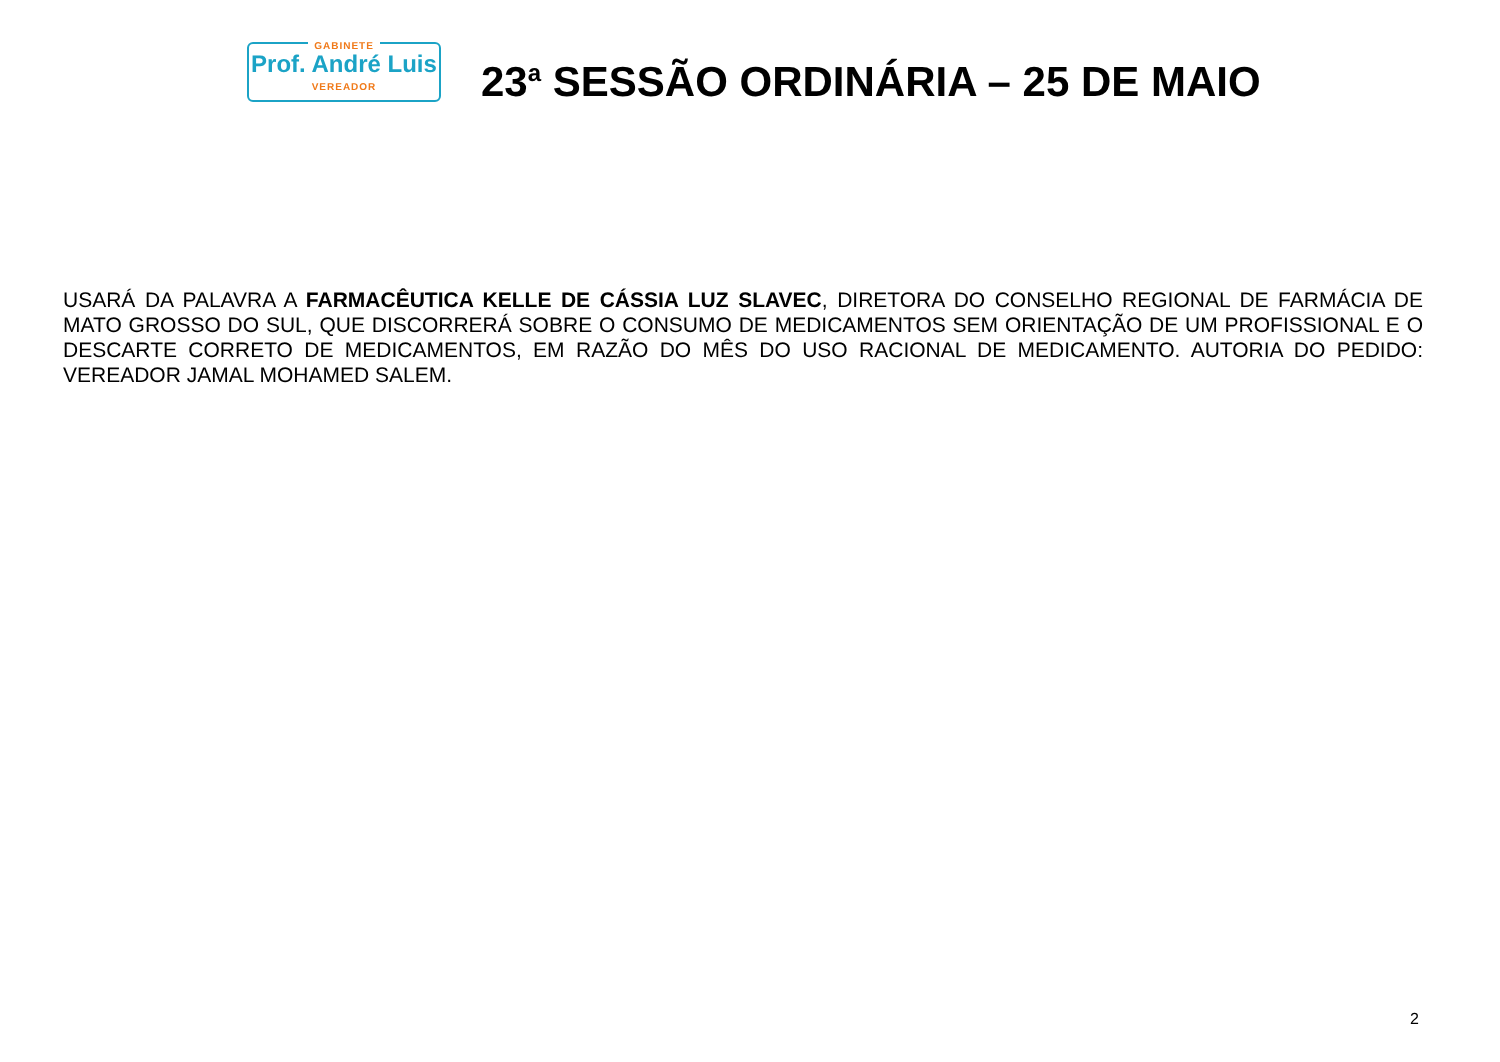GABINETE
Prof. André Luis
VEREADOR
23<sup>a</sup> SESSÃO ORDINÁRIA – 25 DE MAIO
USARÁ DA PALAVRA A FARMACÊUTICA KELLE DE CÁSSIA LUZ SLAVEC, DIRETORA DO CONSELHO REGIONAL DE FARMÁCIA DE MATO GROSSO DO SUL, QUE DISCORRERÁ SOBRE O CONSUMO DE MEDICAMENTOS SEM ORIENTAÇÃO DE UM PROFISSIONAL E O DESCARTE CORRETO DE MEDICAMENTOS, EM RAZÃO DO MÊS DO USO RACIONAL DE MEDICAMENTO. AUTORIA DO PEDIDO: VEREADOR JAMAL MOHAMED SALEM.
2